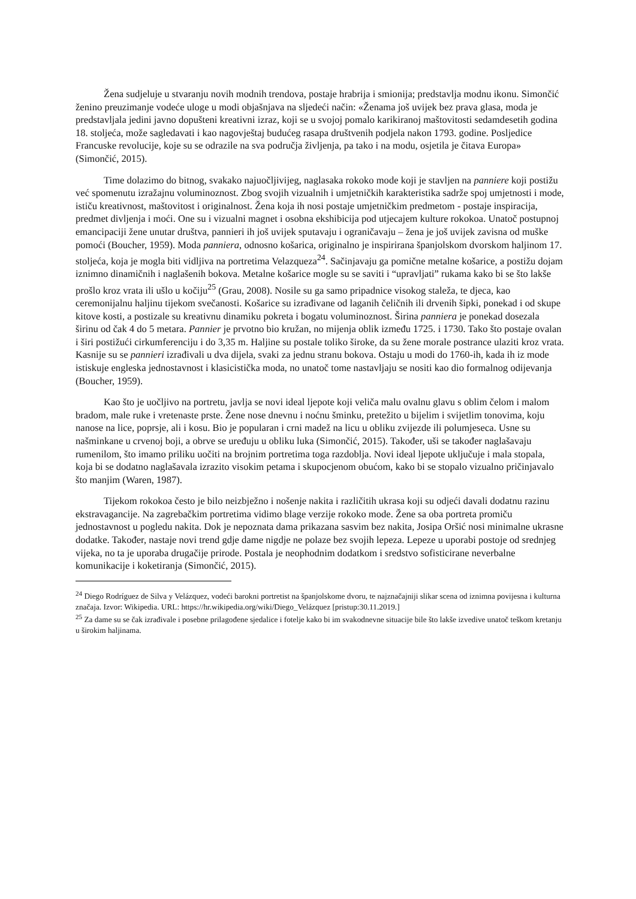Žena sudjeluje u stvaranju novih modnih trendova, postaje hrabrija i smionija; predstavlja modnu ikonu. Simončić ženino preuzimanje vodeće uloge u modi objašnjava na sljedeći način: «Ženama još uvijek bez prava glasa, moda je predstavljala jedini javno dopušteni kreativni izraz, koji se u svojoj pomalo karikiranoj maštovitosti sedamdesetih godina 18. stoljeća, može sagledavati i kao nagovještaj budućeg rasapa društvenih podjela nakon 1793. godine. Posljedice Francuske revolucije, koje su se odrazile na sva područja življenja, pa tako i na modu, osjetila je čitava Europa» (Simončić, 2015).
Time dolazimo do bitnog, svakako najuočljivijeg, naglasaka rokoko mode koji je stavljen na panniere koji postižu već spomenutu izražajnu voluminoznost. Zbog svojih vizualnih i umjetničkih karakteristika sadrže spoj umjetnosti i mode, ističu kreativnost, maštovitost i originalnost. Žena koja ih nosi postaje umjetničkim predmetom - postaje inspiracija, predmet divljenja i moći. One su i vizualni magnet i osobna ekshibicija pod utjecajem kulture rokokoa. Unatoč postupnoj emancipaciji žene unutar društva, pannieri ih još uvijek sputavaju i ograničavaju – žena je još uvijek zavisna od muške pomoći (Boucher, 1959). Moda panniera, odnosno košarica, originalno je inspirirana španjolskom dvorskom haljinom 17. stoljeća, koja je mogla biti vidljiva na portretima Velazqueza<sup>24</sup>. Sačinjavaju ga pomične metalne košarice, a postižu dojam iznimno dinamičnih i naglašenih bokova. Metalne košarice mogle su se saviti i “upravljati” rukama kako bi se što lakše prošlo kroz vrata ili ušlo u kočiju<sup>25</sup> (Grau, 2008). Nosile su ga samo pripadnice visokog staleža, te djeca, kao ceremonijalnu haljinu tijekom svečanosti. Košarice su izrađivane od laganih čeličnih ili drvenih šipki, ponekad i od skupe kitove kosti, a postizale su kreativnu dinamiku pokreta i bogatu voluminoznost. Širina panniera je ponekad dosezala širinu od čak 4 do 5 metara. Pannier je prvotno bio kružan, no mijenja oblik između 1725. i 1730. Tako što postaje ovalan i širi postižući cirkumferenciju i do 3,35 m. Haljine su postale toliko široke, da su žene morale postrance ulaziti kroz vrata. Kasnije su se pannieri izrađivali u dva dijela, svaki za jednu stranu bokova. Ostaju u modi do 1760-ih, kada ih iz mode istiskuje engleska jednostavnost i klasicistička moda, no unatoč tome nastavljaju se nositi kao dio formalnog odijevanja (Boucher, 1959).
Kao što je uočljivo na portretu, javlja se novi ideal ljepote koji veliča malu ovalnu glavu s oblim čelom i malom bradom, male ruke i vretenaste prste. Žene nose dnevnu i noćnu šminku, pretežito u bijelim i svijetlim tonovima, koju nanose na lice, poprsje, ali i kosu. Bio je popularan i crni madež na licu u obliku zvijezde ili polumjeseca. Usne su našminkane u crvenoj boji, a obrve se uređuju u obliku luka (Simončić, 2015). Također, uši se također naglašavaju rumenilom, što imamo priliku uočiti na brojnim portretima toga razdoblja. Novi ideal ljepote uključuje i mala stopala, koja bi se dodatno naglašavala izrazito visokim petama i skupocjenom obućom, kako bi se stopalo vizualno pričinjavalo što manjim (Waren, 1987).
Tijekom rokokoa često je bilo neizbježno i nošenje nakita i različitih ukrasa koji su odjeći davali dodatnu razinu ekstravagancije. Na zagrebačkim portretima vidimo blage verzije rokoko mode. Žene sa oba portreta promiču jednostavnost u pogledu nakita. Dok je nepoznata dama prikazana sasvim bez nakita, Josipa Oršić nosi minimalne ukrasne dodatke. Također, nastaje novi trend gdje dame nigdje ne polaze bez svojih lepeza. Lepeze u uporabi postoje od srednjeg vijeka, no ta je uporaba drugačije prirode. Postala je neophodnim dodatkom i sredstvo sofisticirane neverbalne komunikacije i koketiranja (Simončić, 2015).
<sup>24</sup> Diego Rodríguez de Silva y Velázquez, vodeći barokni portretist na španjolskome dvoru, te najznačajniji slikar scena od iznimna povijesna i kulturna značaja. Izvor: Wikipedia. URL: https://hr.wikipedia.org/wiki/Diego_Velázquez [pristup:30.11.2019.]
<sup>25</sup> Za dame su se čak izrađivale i posebne prilagođene sjedalice i fotelje kako bi im svakodnevne situacije bile što lakše izvedive unatoč teškom kretanju u širokim haljinama.